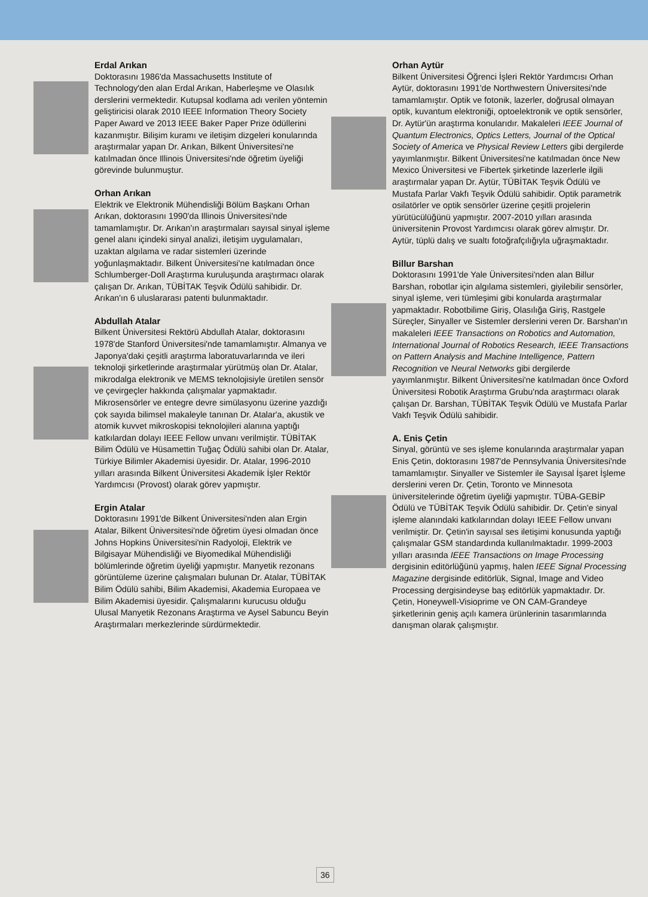Erdal Arıkan
Doktorasını 1986'da Massachusetts Institute of Technology'den alan Erdal Arıkan, Haberleşme ve Olasılık derslerini vermektedir. Kutupsal kodlama adı verilen yöntemin geliştiricisi olarak 2010 IEEE Information Theory Society Paper Award ve 2013 IEEE Baker Paper Prize ödüllerini kazanmıştır. Bilişim kuramı ve iletişim dizgeleri konularında araştırmalar yapan Dr. Arıkan, Bilkent Üniversitesi'ne katılmadan önce Illinois Üniversitesi'nde öğretim üyeliği görevinde bulunmuştur.
Orhan Arıkan
Elektrik ve Elektronik Mühendisliği Bölüm Başkanı Orhan Arıkan, doktorasını 1990'da Illinois Üniversitesi'nde tamamlamıştır. Dr. Arıkan'ın araştırmaları sayısal sinyal işleme genel alanı içindeki sinyal analizi, iletişim uygulamaları, uzaktan algılama ve radar sistemleri üzerinde yoğunlaşmaktadır. Bilkent Üniversitesi'ne katılmadan önce Schlumberger-Doll Araştırma kuruluşunda araştırmacı olarak çalışan Dr. Arıkan, TÜBİTAK Teşvik Ödülü sahibidir. Dr. Arıkan'ın 6 uluslararası patenti bulunmaktadır.
Abdullah Atalar
Bilkent Üniversitesi Rektörü Abdullah Atalar, doktorasını 1978'de Stanford Üniversitesi'nde tamamlamıştır. Almanya ve Japonya'daki çeşitli araştırma laboratuvarlarında ve ileri teknoloji şirketlerinde araştırmalar yürütmüş olan Dr. Atalar, mikrodalga elektronik ve MEMS teknolojisiyle üretilen sensör ve çevirgeçler hakkında çalışmalar yapmaktadır. Mikrosensörler ve entegre devre simülasyonu üzerine yazdığı çok sayıda bilimsel makaleyle tanınan Dr. Atalar'a, akustik ve atomik kuvvet mikroskopisi teknolojileri alanına yaptığı katkılardan dolayı IEEE Fellow unvanı verilmiştir. TÜBİTAK Bilim Ödülü ve Hüsamettin Tuğaç Ödülü sahibi olan Dr. Atalar, Türkiye Bilimler Akademisi üyesidir. Dr. Atalar, 1996-2010 yılları arasında Bilkent Üniversitesi Akademik İşler Rektör Yardımcısı (Provost) olarak görev yapmıştır.
Ergin Atalar
Doktorasını 1991'de Bilkent Üniversitesi'nden alan Ergin Atalar, Bilkent Üniversitesi'nde öğretim üyesi olmadan önce Johns Hopkins Üniversitesi'nin Radyoloji, Elektrik ve Bilgisayar Mühendisliği ve Biyomedikal Mühendisliği bölümlerinde öğretim üyeliği yapmıştır. Manyetik rezonans görüntüleme üzerine çalışmaları bulunan Dr. Atalar, TÜBİTAK Bilim Ödülü sahibi, Bilim Akademisi, Akademia Europaea ve Bilim Akademisi üyesidir. Çalışmalarını kurucusu olduğu Ulusal Manyetik Rezonans Araştırma ve Aysel Sabuncu Beyin Araştırmaları merkezlerinde sürdürmektedir.
Orhan Aytür
Bilkent Üniversitesi Öğrenci İşleri Rektör Yardımcısı Orhan Aytür, doktorasını 1991'de Northwestern Üniversitesi'nde tamamlamıştır. Optik ve fotonik, lazerler, doğrusal olmayan optik, kuvantum elektroniği, optoelektronik ve optik sensörler, Dr. Aytür'ün araştırma konularıdır. Makaleleri IEEE Journal of Quantum Electronics, Optics Letters, Journal of the Optical Society of America ve Physical Review Letters gibi dergilerde yayımlanmıştır. Bilkent Üniversitesi'ne katılmadan önce New Mexico Üniversitesi ve Fibertek şirketinde lazerlerle ilgili araştırmalar yapan Dr. Aytür, TÜBİTAK Teşvik Ödülü ve Mustafa Parlar Vakfı Teşvik Ödülü sahibidir. Optik parametrik osilatörler ve optik sensörler üzerine çeşitli projelerin yürütücülüğünü yapmıştır. 2007-2010 yılları arasında üniversitenin Provost Yardımcısı olarak görev almıştır. Dr. Aytür, tüplü dalış ve sualtı fotoğrafçılığıyla uğraşmaktadır.
Billur Barshan
Doktorasını 1991'de Yale Üniversitesi'nden alan Billur Barshan, robotlar için algılama sistemleri, giyilebilir sensörler, sinyal işleme, veri tümleşimi gibi konularda araştırmalar yapmaktadır. Robotbilime Giriş, Olasılığa Giriş, Rastgele Süreçler, Sinyaller ve Sistemler derslerini veren Dr. Barshan'ın makaleleri IEEE Transactions on Robotics and Automation, International Journal of Robotics Research, IEEE Transactions on Pattern Analysis and Machine Intelligence, Pattern Recognition ve Neural Networks gibi dergilerde yayımlanmıştır. Bilkent Üniversitesi'ne katılmadan önce Oxford Üniversitesi Robotik Araştırma Grubu'nda araştırmacı olarak çalışan Dr. Barshan, TÜBİTAK Teşvik Ödülü ve Mustafa Parlar Vakfı Teşvik Ödülü sahibidir.
A. Enis Çetin
Sinyal, görüntü ve ses işleme konularında araştırmalar yapan Enis Çetin, doktorasını 1987'de Pennsylvania Üniversitesi'nde tamamlamıştır. Sinyaller ve Sistemler ile Sayısal İşaret İşleme derslerini veren Dr. Çetin, Toronto ve Minnesota üniversitelerinde öğretim üyeliği yapmıştır. TÜBA-GEBİP Ödülü ve TÜBİTAK Teşvik Ödülü sahibidir. Dr. Çetin'e sinyal işleme alanındaki katkılarından dolayı IEEE Fellow unvanı verilmiştir. Dr. Çetin'in sayısal ses iletişimi konusunda yaptığı çalışmalar GSM standardında kullanılmaktadır. 1999-2003 yılları arasında IEEE Transactions on Image Processing dergisinin editörlüğünü yapmış, halen IEEE Signal Processing Magazine dergisinde editörlük, Signal, Image and Video Processing dergisindeyse baş editörlük yapmaktadır. Dr. Çetin, Honeywell-Visioprime ve ON CAM-Grandeye şirketlerinin geniş açılı kamera ürünlerinin tasarımlarında danışman olarak çalışmıştır.
36